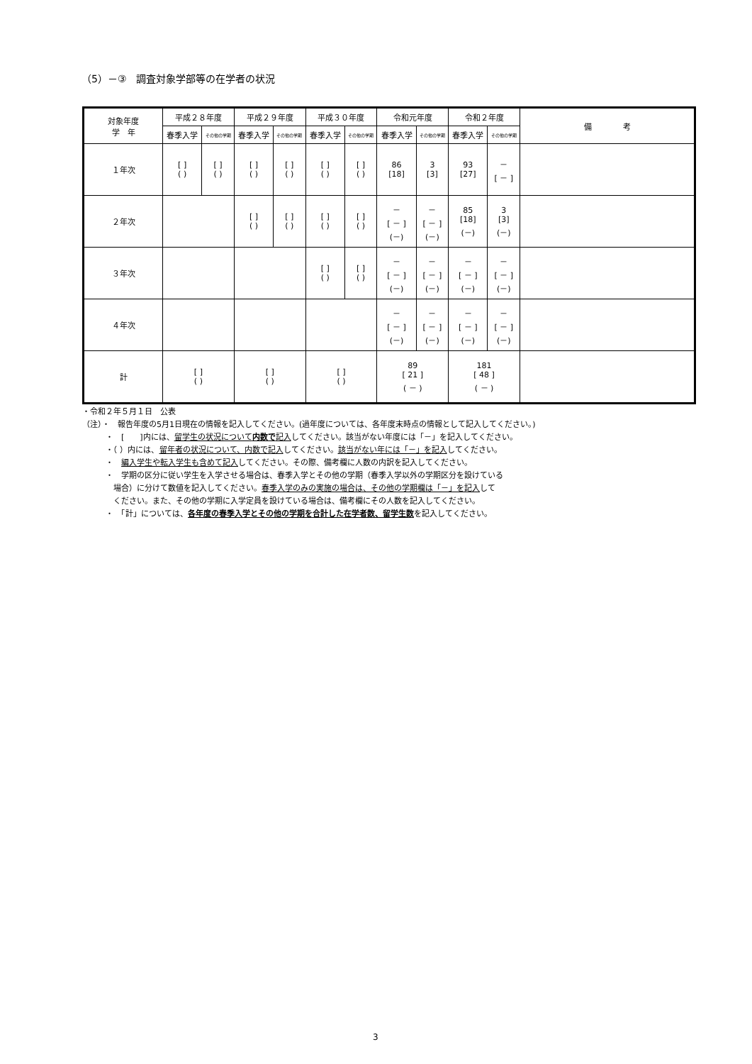（5）－③　調査対象学部等の在学者の状況
| 対象年度 学 年 | 平成２８年度 | | 平成２９年度 | | 平成３０年度 | | 令和元年度 | | 令和２年度 | | 備 考 |
| --- | --- | --- | --- | --- | --- | --- | --- | --- | --- | --- | --- |
| | 春季入学 | その他の学期 | 春季入学 | その他の学期 | 春季入学 | その他の学期 | 春季入学 | その他の学期 | 春季入学 | その他の学期 | |
| １年次 | [ ] ( ) | [ ] ( ) | [ ] ( ) | [ ] ( ) | [ ] ( ) | [ ] ( ) | 86 [18] | 3 [3] | 93 [27] | － [ － ] | |
| ２年次 | | | [ ] ( ) | [ ] ( ) | [ ] ( ) | [ ] ( ) | － [ － ] (－) | － [ － ] (－) | 85 [18] (－) | 3 [3] (－) | |
| ３年次 | | | | | [ ] ( ) | [ ] ( ) | － [ － ] (－) | － [ － ] (－) | － [ － ] (－) | － [ － ] (－) | |
| ４年次 | | | | | | | － [ － ] (－) | － [ － ] (－) | － [ － ] (－) | － [ － ] (－) | |
| 計 | [ ] ( ) | | [ ] ( ) | | [ ] ( ) | | 89 [ 21 ] ( － ) | | 181 [ 48 ] ( － ) | | |
・令和２年５月１日　公表
（注）・　報告年度の5月1日現在の情報を記入してください。(過年度については、各年度末時点の情報として記入してください。)
　　　・　[　　]内には、留学生の状況について内数で記入してください。該当がない年度には「－」を記入してください。
　　　・（ ）内には、留年者の状況について、内数で記入してください。該当がない年には「－」を記入してください。
　　　・　編入学生や転入学生も含めて記入してください。その際、備考欄に人数の内訳を記入してください。
　　　・　学期の区分に従い学生を入学させる場合は、春季入学とその他の学期（春季入学以外の学期区分を設けている
　　　　場合）に分けて数値を記入してください。春季入学のみの実施の場合は、その他の学期欄は「－」を記入して
　　　　ください。また、その他の学期に入学定員を設けている場合は、備考欄にその人数を記入してください。
　　　・　「計」については、各年度の春季入学とその他の学期を合計した在学者数、留学生数を記入してください。
3